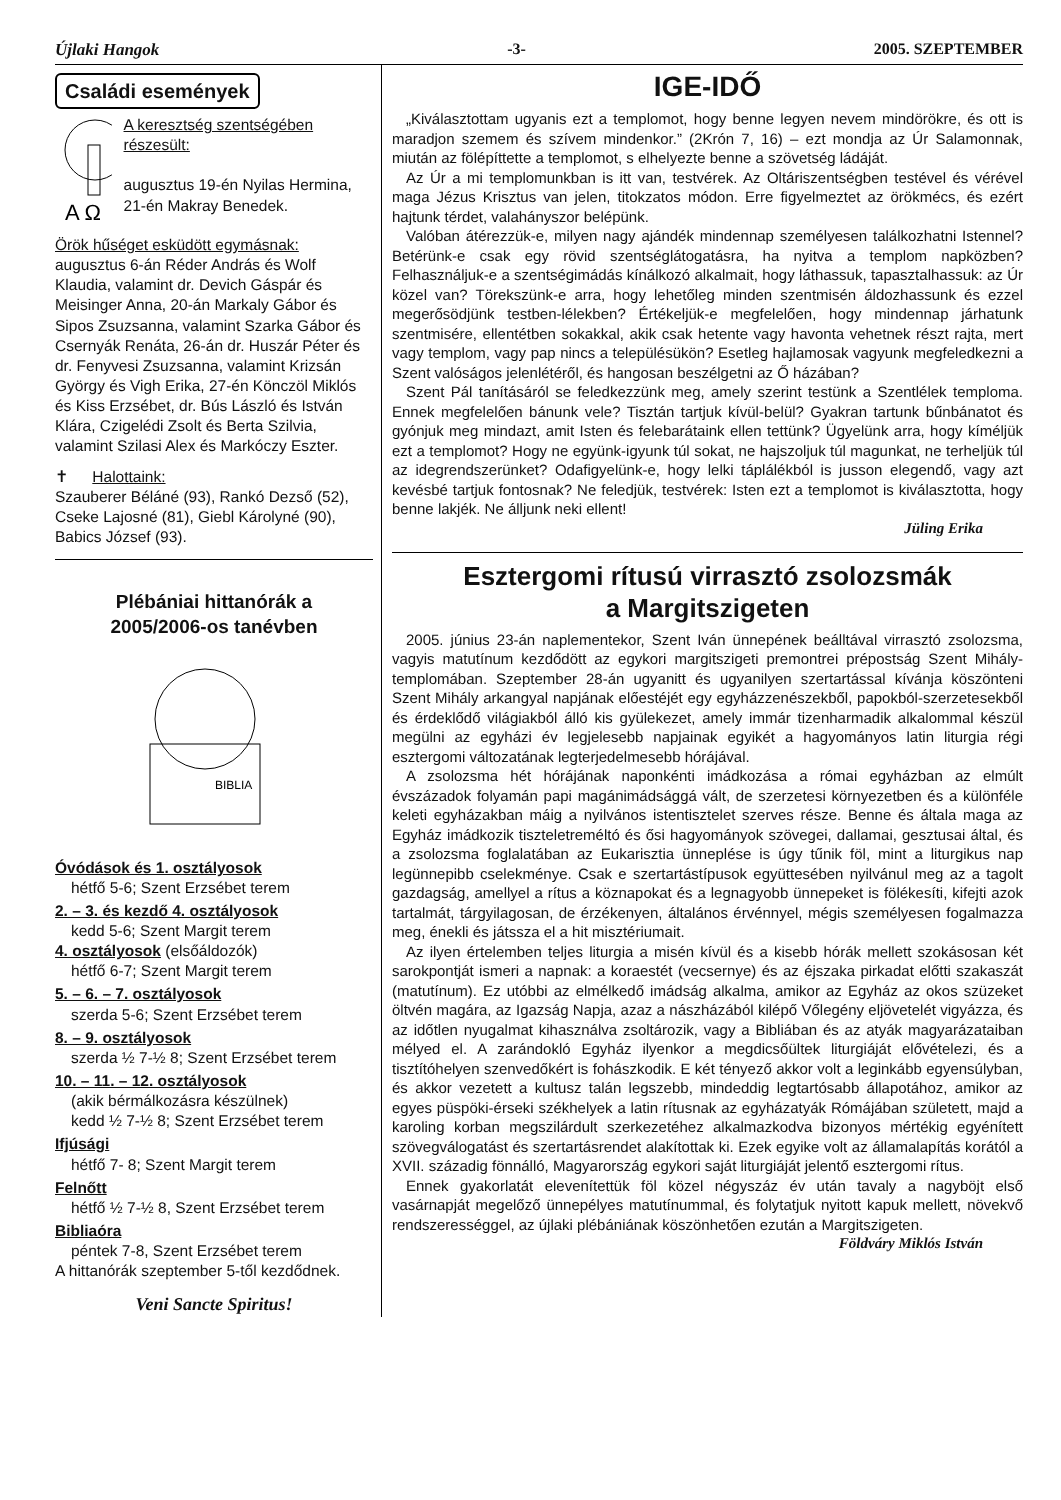Újlaki Hangok -3- 2005. SZEPTEMBER
Családi események
A Ω
A keresztség szentségében részesült:
augusztus 19-én Nyilas Hermina, 21-én Makray Benedek.
Örök hűséget esküdött egymásnak:
augusztus 6-án Réder András és Wolf Klaudia, valamint dr. Devich Gáspár és Meisinger Anna, 20-án Markaly Gábor és Sipos Zsuzsanna, valamint Szarka Gábor és Csernyák Renáta, 26-án dr. Huszár Péter és dr. Fenyvesi Zsuzsanna, valamint Krizsán György és Vigh Erika, 27-én Könczöl Miklós és Kiss Erzsébet, dr. Bús László és István Klára, Czigelédi Zsolt és Berta Szilvia, valamint Szilasi Alex és Markóczy Eszter.
✝ Halottaink:
Szauberer Béláné (93), Rankó Dezső (52), Cseke Lajosné (81), Giebl Károlyné (90), Babics József (93).
Plébániai hittanórák a
2005/2006-os tanévben
BIBLIA
Óvódások és 1. osztályosok
hétfő 5-6; Szent Erzsébet terem
2. – 3. és kezdő 4. osztályosok
kedd 5-6; Szent Margit terem
4. osztályosok (elsőáldozók)
hétfő 6-7; Szent Margit terem
5. – 6. – 7. osztályosok
szerda 5-6; Szent Erzsébet terem
8. – 9. osztályosok
szerda ½ 7-½ 8; Szent Erzsébet terem
10. – 11. – 12. osztályosok
(akik bérmálkozásra készülnek)
kedd ½ 7-½ 8; Szent Erzsébet terem
Ifjúsági
hétfő 7- 8; Szent Margit terem
Felnőtt
hétfő ½ 7-½ 8, Szent Erzsébet terem
Bibliaóra
péntek 7-8, Szent Erzsébet terem
A hittanórák szeptember 5-től kezdődnek.
Veni Sancte Spiritus!
IGE-IDŐ
„Kiválasztottam ugyanis ezt a templomot, hogy benne legyen nevem mindörökre, és ott is maradjon szemem és szívem mindenkor.” (2Krón 7, 16) – ezt mondja az Úr Salamonnak, miután az fölépíttette a templomot, s elhelyezte benne a szövetség ládáját.
Az Úr a mi templomunkban is itt van, testvérek. Az Oltáriszentségben testével és vérével maga Jézus Krisztus van jelen, titokzatos módon. Erre figyelmeztet az örökmécs, és ezért hajtunk térdet, valahányszor belépünk.
Valóban átérezzük-e, milyen nagy ajándék mindennap személyesen találkozhatni Istennel? Betérünk-e csak egy rövid szentséglátogatásra, ha nyitva a templom napközben? Felhasználjuk-e a szentségimádás kínálkozó alkalmait, hogy láthassuk, tapasztalhassuk: az Úr közel van? Törekszünk-e arra, hogy lehetőleg minden szentmisén áldozhassunk és ezzel megerősödjünk testben-lélekben? Értékeljük-e megfelelően, hogy mindennap járhatunk szentmisére, ellentétben sokakkal, akik csak hetente vagy havonta vehetnek részt rajta, mert vagy templom, vagy pap nincs a településükön? Esetleg hajlamosak vagyunk megfeledkezni a Szent valóságos jelenlétéről, és hangosan beszélgetni az Ő házában?
Szent Pál tanításáról se feledkezzünk meg, amely szerint testünk a Szentlélek temploma. Ennek megfelelően bánunk vele? Tisztán tartjuk kívül-belül? Gyakran tartunk bűnbánatot és gyónjuk meg mindazt, amit Isten és felebarátaink ellen tettünk? Ügyelünk arra, hogy kíméljük ezt a templomot? Hogy ne együnk-igyunk túl sokat, ne hajszoljuk túl magunkat, ne terheljük túl az idegrendszerünket? Odafigyelünk-e, hogy lelki táplálékból is jusson elegendő, vagy azt kevésbé tartjuk fontosnak? Ne feledjük, testvérek: Isten ezt a templomot is kiválasztotta, hogy benne lakjék. Ne álljunk neki ellent!
Jüling Erika
Esztergomi rítusú virrasztó zsolozsmák
a Margitszigeten
2005. június 23-án naplementekor, Szent Iván ünnepének beálltával virrasztó zsolozsma, vagyis matutínum kezdődött az egykori margitszigeti premontrei prépostság Szent Mihály-templomában. Szeptember 28-án ugyanitt és ugyanilyen szertartással kívánja köszönteni Szent Mihály arkangyal napjának előestéjét egy egyházzenészekből, papokból-szerzetesekből és érdeklődő világiakból álló kis gyülekezet, amely immár tizenharmadik alkalommal készül megülni az egyházi év legjelesebb napjainak egyikét a hagyományos latin liturgia régi esztergomi változatának legterjedelmesebb hórájával.
A zsolozsma hét hórájának naponkénti imádkozása a római egyházban az elmúlt évszázadok folyamán papi magánimádsággá vált, de szerzetesi környezetben és a különféle keleti egyházakban máig a nyilvános istentisztelet szerves része. Benne és általa maga az Egyház imádkozik tiszteletreméltó és ősi hagyományok szövegei, dallamai, gesztusai által, és a zsolozsma foglalatában az Eukarisztia ünneplése is úgy tűnik föl, mint a liturgikus nap legünnepibb cselekménye. Csak e szertartástípusok együttesében nyilvánul meg az a tagolt gazdagság, amellyel a rítus a köznapokat és a legnagyobb ünnepeket is fölékesíti, kifejti azok tartalmát, tárgyilagosan, de érzékenyen, általános érvénnyel, mégis személyesen fogalmazza meg, énekli és játssza el a hit misztériumait.
Az ilyen értelemben teljes liturgia a misén kívül és a kisebb hórák mellett szokásosan két sarokpontját ismeri a napnak: a koraestét (vecsernye) és az éjszaka pirkadat előtti szakaszát (matutínum). Ez utóbbi az elmélkedő imádság alkalma, amikor az Egyház az okos szüzeket öltvén magára, az Igazság Napja, azaz a nászházából kilépő Vőlegény eljövetelét vigyázza, és az időtlen nyugalmat kihasználva zsoltározik, vagy a Bibliában és az atyák magyarázataiban mélyed el. A zarándokló Egyház ilyenkor a megdicsőültek liturgiáját elővételezi, és a tisztítóhelyen szenvedőkért is fohászkodik. E két tényező akkor volt a leginkább egyensúlyban, és akkor vezetett a kultusz talán legszebb, mindeddig legtartósabb állapotához, amikor az egyes püspöki-érseki székhelyek a latin rítusnak az egyházatyák Rómájában született, majd a karoling korban megszilárdult szerkezetéhez alkalmazkodva bizonyos mértékig egyénített szövegválogatást és szertartásrendet alakítottak ki. Ezek egyike volt az államalapítás korától a XVII. századig fönnálló, Magyarország egykori saját liturgiáját jelentő esztergomi rítus.
Ennek gyakorlatát elevenítettük föl közel négyszáz év után tavaly a nagyböjt első vasárnapját megelőző ünnepélyes matutínummal, és folytatjuk nyitott kapuk mellett, növekvő rendszerességgel, az újlaki plébániának köszönhetően ezután a Margitszigeten.
Földváry Miklós István